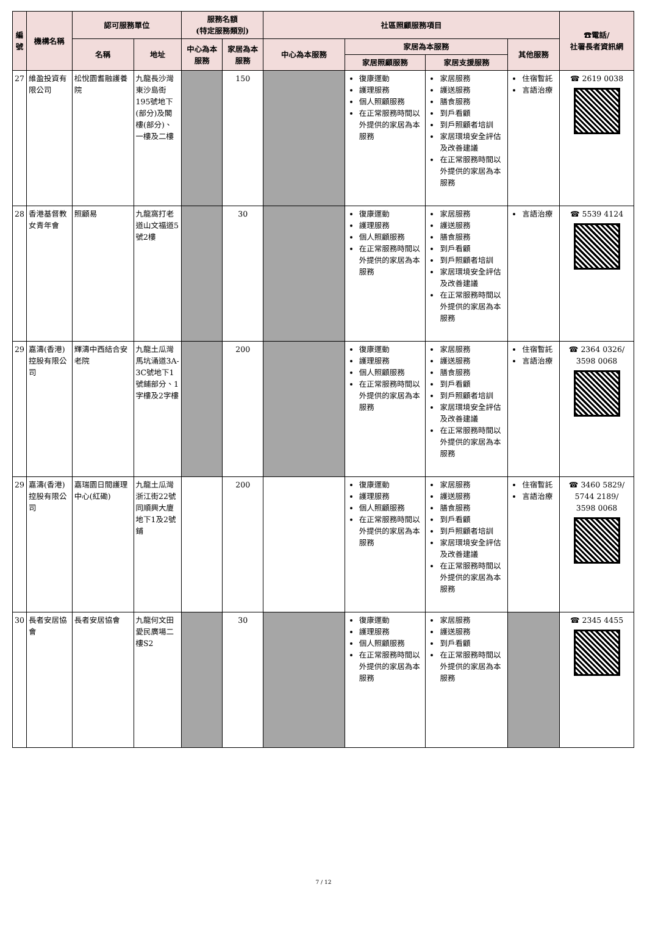| 編號 | 機構名稱 | 認可服務單位 | | 服務名額 (特定服務類別) | | 社區照顧服務項目 | | | | ☎電話/ 社署長者資訊網 |
| --- | --- | --- | --- | --- | --- | --- | --- | --- | --- | --- |
| | | 名稱 | 地址 | 中心為本服務 | 家居為本服務 | 中心為本服務 | 家居為本服務 | | 其他服務 | |
| | | | | | | | 家居照顧服務 | 家居支援服務 | | |
| 27 | 維盈投資有限公司 | 松悅園耆融護養院 | 九龍長沙灣東沙島街195號地下(部分)及閣樓(部分)、一樓及二樓 | | 150 | | 復康運動 護理服務 個人照顧服務 在正常服務時間以外提供的家居為本服務 | 家居服務 護送服務 膳食服務 到戶看顧 到戶照顧者培訓 家居環境安全評估及改善建議 在正常服務時間以外提供的家居為本服務 | 住宿暫託 言語治療 | ☎ 2619 0038 |
| 28 | 香港基督教女青年會 | 照顧易 | 九龍窩打老道山文福道5號2樓 | | 30 | | 復康運動 護理服務 個人照顧服務 在正常服務時間以外提供的家居為本服務 | 家居服務 護送服務 膳食服務 到戶看顧 到戶照顧者培訓 家居環境安全評估及改善建議 在正常服務時間以外提供的家居為本服務 | 言語治療 | ☎ 5539 4124 |
| 29 | 嘉濤(香港)控股有限公司 | 輝濤中西結合安老院 | 九龍土瓜灣馬坑涌道3A-3C號地下1號鋪部分、1字樓及2字樓 | | 200 | | 復康運動 護理服務 個人照顧服務 在正常服務時間以外提供的家居為本服務 | 家居服務 護送服務 膳食服務 到戶看顧 到戶照顧者培訓 家居環境安全評估及改善建議 在正常服務時間以外提供的家居為本服務 | 住宿暫託 言語治療 | ☎ 2364 0326/ 3598 0068 |
| 29 | 嘉濤(香港)控股有限公司 | 嘉瑞園日間護理中心(紅磡) | 九龍土瓜灣浙江街22號同順興大廈地下1及2號鋪 | | 200 | | 復康運動 護理服務 個人照顧服務 在正常服務時間以外提供的家居為本服務 | 家居服務 護送服務 膳食服務 到戶看顧 到戶照顧者培訓 家居環境安全評估及改善建議 在正常服務時間以外提供的家居為本服務 | 住宿暫託 言語治療 | ☎ 3460 5829/ 5744 2189/ 3598 0068 |
| 30 | 長者安居協會 | 長者安居協會 | 九龍何文田愛民廣場二樓S2 | | 30 | | 復康運動 護理服務 個人照顧服務 在正常服務時間以外提供的家居為本服務 | 家居服務 護送服務 到戶看顧 在正常服務時間以外提供的家居為本服務 | | ☎ 2345 4455 |
7 / 12